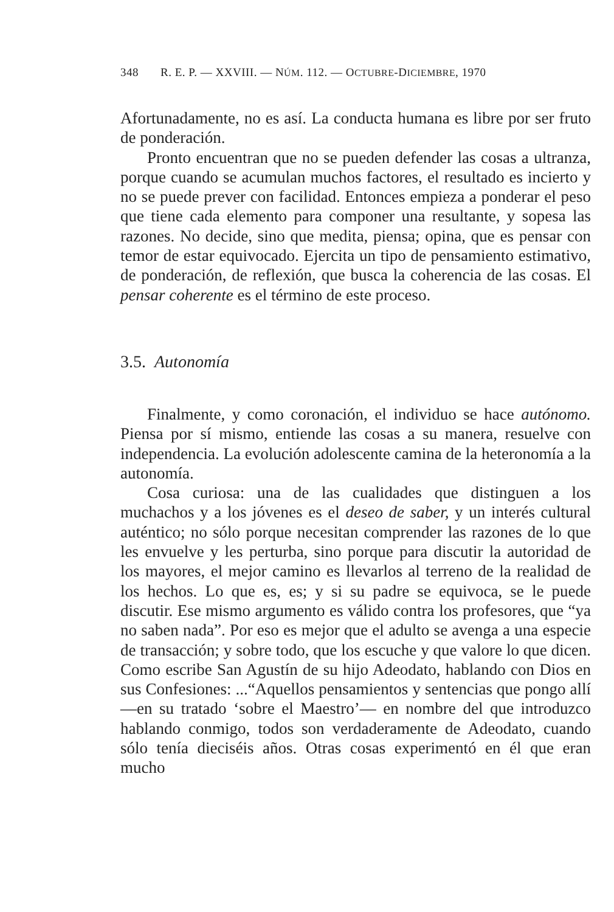348 R. E. P. — XXVIII. — NÚM. 112. — OCTUBRE-DICIEMBRE, 1970
Afortunadamente, no es así. La conducta humana es libre por ser fruto de ponderación.
Pronto encuentran que no se pueden defender las cosas a ultranza, porque cuando se acumulan muchos factores, el resultado es incierto y no se puede prever con facilidad. Entonces empieza a ponderar el peso que tiene cada elemento para componer una resultante, y sopesa las razones. No decide, sino que medita, piensa; opina, que es pensar con temor de estar equivocado. Ejercita un tipo de pensamiento estimativo, de ponderación, de reflexión, que busca la coherencia de las cosas. El pensar coherente es el término de este proceso.
3.5. Autonomía
Finalmente, y como coronación, el individuo se hace autónomo. Piensa por sí mismo, entiende las cosas a su manera, resuelve con independencia. La evolución adolescente camina de la heteronomía a la autonomía.
Cosa curiosa: una de las cualidades que distinguen a los muchachos y a los jóvenes es el deseo de saber, y un interés cultural auténtico; no sólo porque necesitan comprender las razones de lo que les envuelve y les perturba, sino porque para discutir la autoridad de los mayores, el mejor camino es llevarlos al terreno de la realidad de los hechos. Lo que es, es; y si su padre se equivoca, se le puede discutir. Ese mismo argumento es válido contra los profesores, que “ya no saben nada”. Por eso es mejor que el adulto se avenga a una especie de transacción; y sobre todo, que los escuche y que valore lo que dicen. Como escribe San Agustín de su hijo Adeodato, hablando con Dios en sus Confesiones: ...“Aquellos pensamientos y sentencias que pongo allí —en su tratado ‘sobre el Maestro’— en nombre del que introduzco hablando conmigo, todos son verdaderamente de Adeodato, cuando sólo tenía dieciséis años. Otras cosas experimentó en él que eran mucho